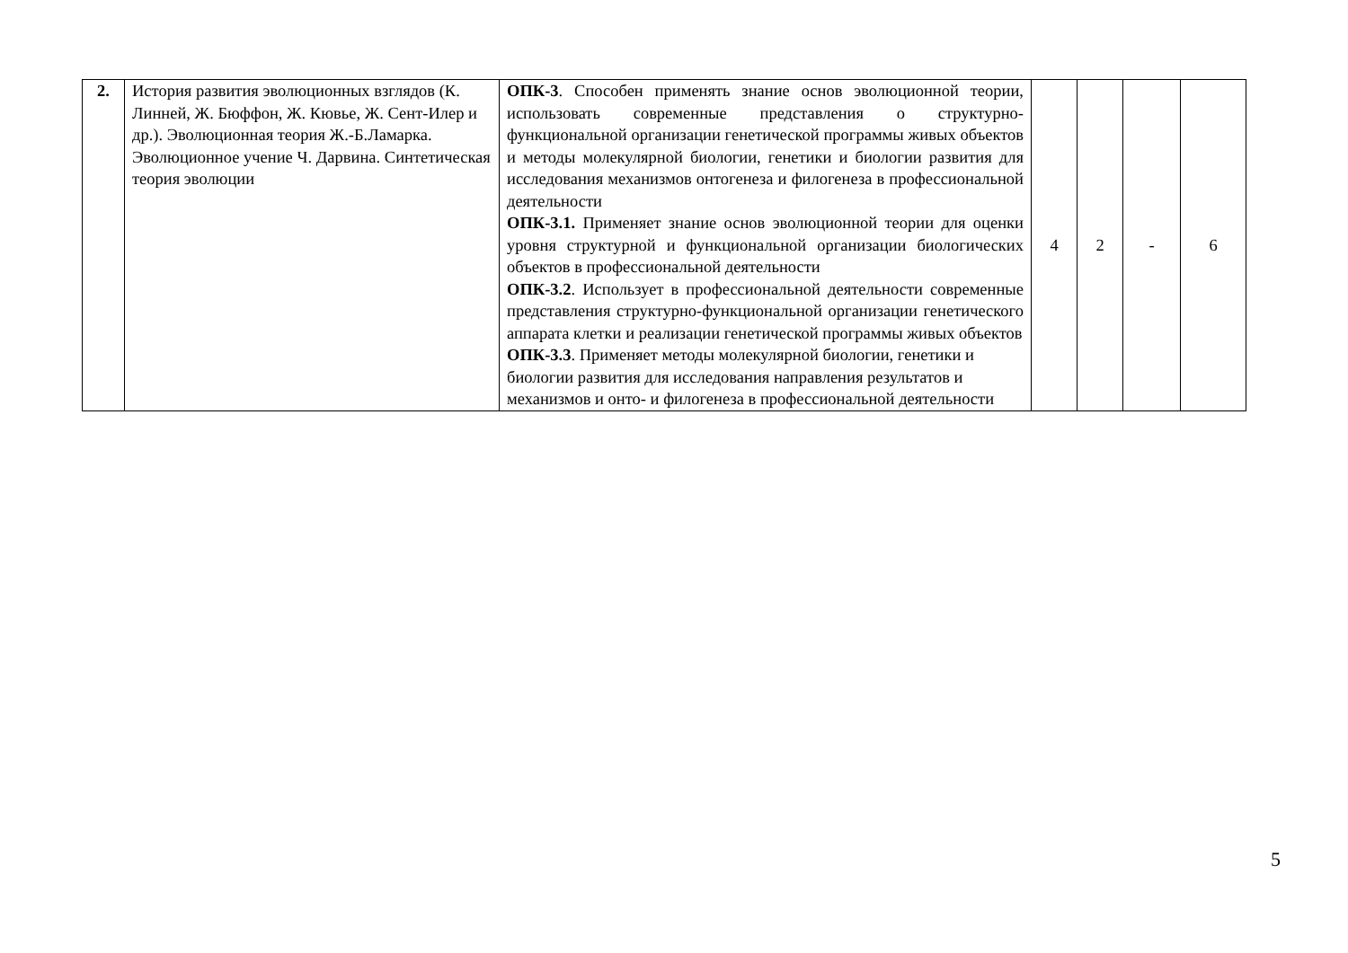| 2. | История развития эволюционных взглядов (К. Линней, Ж. Бюффон, Ж. Кювье, Ж. Сент-Илер и др.). Эволюционная теория Ж.-Б.Ламарка. Эволюционное учение Ч. Дарвина. Синтетическая теория эволюции | ОПК-3 . Способен применять знание основ эволюционной теории, использовать современные представления о структурно-функциональной организации генетической программы живых объектов и методы молекулярной биологии, генетики и биологии развития для исследования механизмов онтогенеза и филогенеза в профессиональной деятельности ОПК-3.1. Применяет знание основ эволюционной теории для оценки уровня структурной и функциональной организации биологических объектов в профессиональной деятельности ОПК-3.2 . Использует в профессиональной деятельности современные представления структурно-функциональной организации генетического аппарата клетки и реализации генетической программы живых объектов ОПК-3.3 . Применяет методы молекулярной биологии, генетики и биологии развития для исследования направления результатов и механизмов и онто- и филогенеза в профессиональной деятельности | 4 | 2 | - | 6 |
5